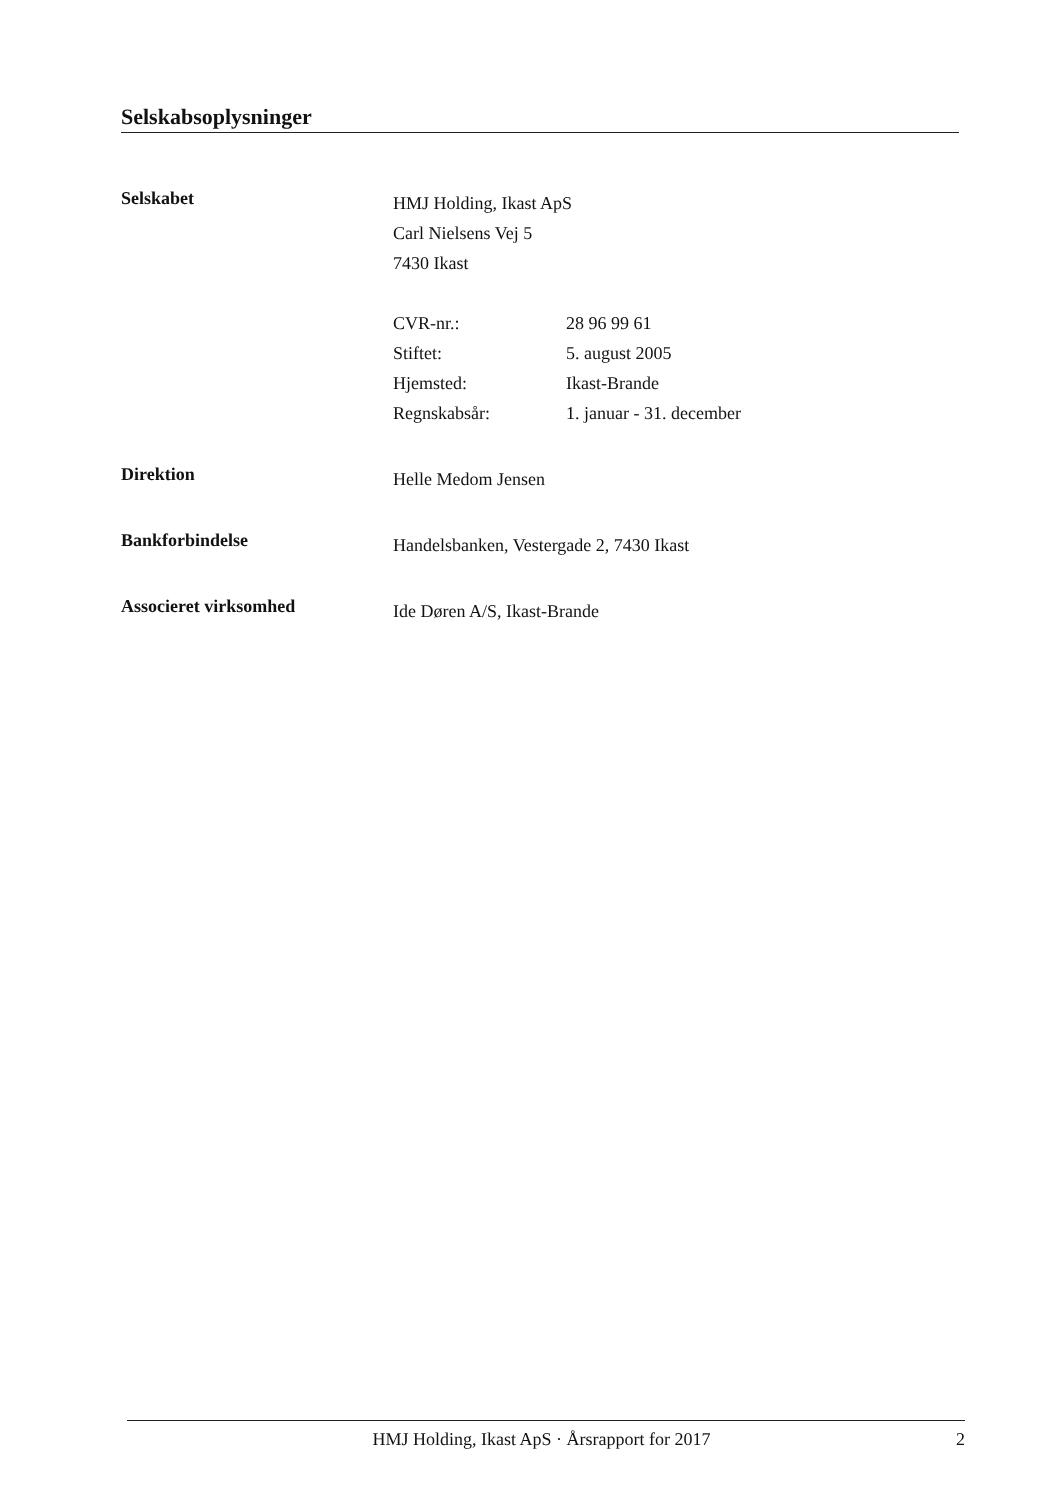Selskabsoplysninger
Selskabet
HMJ Holding, Ikast ApS
Carl Nielsens Vej 5
7430 Ikast
CVR-nr.: 28 96 99 61
Stiftet: 5. august 2005
Hjemsted: Ikast-Brande
Regnskabsår: 1. januar - 31. december
Direktion
Helle Medom Jensen
Bankforbindelse
Handelsbanken, Vestergade 2, 7430 Ikast
Associeret virksomhed
Ide Døren A/S, Ikast-Brande
HMJ Holding, Ikast ApS · Årsrapport for 2017 2